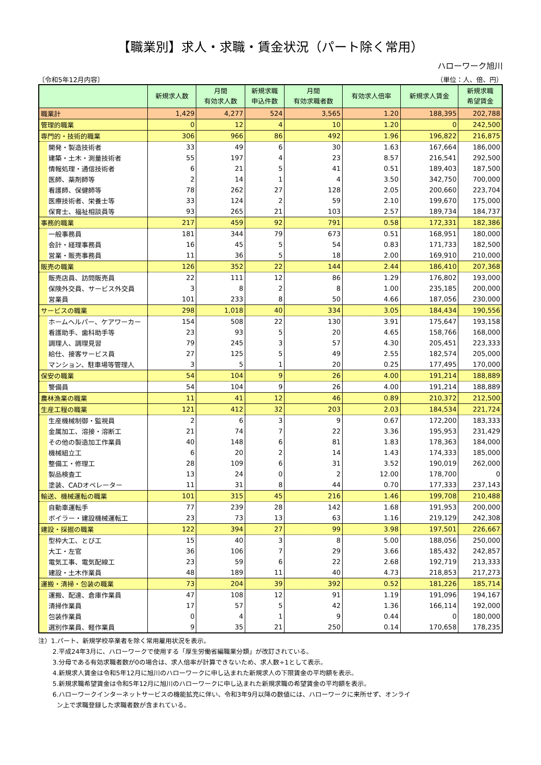【職業別】求人・求職・賃金状況（パート除く常用）
ハローワーク旭川
〔令和5年12月内容〕 （単位：人、倍、円）
| | 新規求人数 | 月間 有効求人数 | 新規求職 申込件数 | 月間 有効求職者数 | 有効求人倍率 | 新規求人賃金 | 新規求職 希望賃金 |
| --- | --- | --- | --- | --- | --- | --- | --- |
| 職業計 | 1,429 | 4,277 | 524 | 3,565 | 1.20 | 188,395 | 202,788 |
| 管理的職業 | 0 | 12 | 4 | 10 | 1.20 | 0 | 242,500 |
| 専門的・技術的職業 | 306 | 966 | 86 | 492 | 1.96 | 196,822 | 216,875 |
| 開発・製造技術者 | 33 | 49 | 6 | 30 | 1.63 | 167,664 | 186,000 |
| 建築・土木・測量技術者 | 55 | 197 | 4 | 23 | 8.57 | 216,541 | 292,500 |
| 情報処理・通信技術者 | 6 | 21 | 5 | 41 | 0.51 | 189,403 | 187,500 |
| 医師、薬剤師等 | 2 | 14 | 1 | 4 | 3.50 | 342,750 | 700,000 |
| 看護師、保健師等 | 78 | 262 | 27 | 128 | 2.05 | 200,660 | 223,704 |
| 医療技術者、栄養士等 | 33 | 124 | 2 | 59 | 2.10 | 199,670 | 175,000 |
| 保育士、福祉相談員等 | 93 | 265 | 21 | 103 | 2.57 | 189,734 | 184,737 |
| 事務的職業 | 217 | 459 | 92 | 791 | 0.58 | 172,331 | 182,386 |
| 一般事務員 | 181 | 344 | 79 | 673 | 0.51 | 168,951 | 180,000 |
| 会計・経理事務員 | 16 | 45 | 5 | 54 | 0.83 | 171,733 | 182,500 |
| 営業・販売事務員 | 11 | 36 | 5 | 18 | 2.00 | 169,910 | 210,000 |
| 販売の職業 | 126 | 352 | 22 | 144 | 2.44 | 186,410 | 207,368 |
| 販売店員、訪問販売員 | 22 | 111 | 12 | 86 | 1.29 | 176,802 | 193,000 |
| 保険外交員、サービス外交員 | 3 | 8 | 2 | 8 | 1.00 | 235,185 | 200,000 |
| 営業員 | 101 | 233 | 8 | 50 | 4.66 | 187,056 | 230,000 |
| サービスの職業 | 298 | 1,018 | 40 | 334 | 3.05 | 184,434 | 190,556 |
| ホームヘルパー、ケアワーカー | 154 | 508 | 22 | 130 | 3.91 | 175,647 | 193,158 |
| 看護助手、歯科助手等 | 23 | 93 | 5 | 20 | 4.65 | 158,766 | 168,000 |
| 調理人、調理見習 | 79 | 245 | 3 | 57 | 4.30 | 205,451 | 223,333 |
| 給仕、接客サービス員 | 27 | 125 | 5 | 49 | 2.55 | 182,574 | 205,000 |
| マンション、駐車場等管理人 | 3 | 5 | 1 | 20 | 0.25 | 177,495 | 170,000 |
| 保安の職業 | 54 | 104 | 9 | 26 | 4.00 | 191,214 | 188,889 |
| 警備員 | 54 | 104 | 9 | 26 | 4.00 | 191,214 | 188,889 |
| 農林漁業の職業 | 11 | 41 | 12 | 46 | 0.89 | 210,372 | 212,500 |
| 生産工程の職業 | 121 | 412 | 32 | 203 | 2.03 | 184,534 | 221,724 |
| 生産機械制御・監視員 | 2 | 6 | 3 | 9 | 0.67 | 172,200 | 183,333 |
| 金属加工、溶接・溶断工 | 21 | 74 | 7 | 22 | 3.36 | 195,953 | 231,429 |
| その他の製造加工作業員 | 40 | 148 | 6 | 81 | 1.83 | 178,363 | 184,000 |
| 機械組立工 | 6 | 20 | 2 | 14 | 1.43 | 174,333 | 185,000 |
| 整備工・修理工 | 28 | 109 | 6 | 31 | 3.52 | 190,019 | 262,000 |
| 製品検査工 | 13 | 24 | 0 | 2 | 12.00 | 178,700 | 0 |
| 塗装、CADオペレーター | 11 | 31 | 8 | 44 | 0.70 | 177,333 | 237,143 |
| 輸送、機械運転の職業 | 101 | 315 | 45 | 216 | 1.46 | 199,708 | 210,488 |
| 自動車運転手 | 77 | 239 | 28 | 142 | 1.68 | 191,953 | 200,000 |
| ボイラー・建設機械運転工 | 23 | 73 | 13 | 63 | 1.16 | 219,129 | 242,308 |
| 建設・採掘の職業 | 122 | 394 | 27 | 99 | 3.98 | 197,501 | 226,667 |
| 型枠大工、とび工 | 15 | 40 | 3 | 8 | 5.00 | 188,056 | 250,000 |
| 大工・左官 | 36 | 106 | 7 | 29 | 3.66 | 185,432 | 242,857 |
| 電気工事、電気配線工 | 23 | 59 | 6 | 22 | 2.68 | 192,719 | 213,333 |
| 建設・土木作業員 | 48 | 189 | 11 | 40 | 4.73 | 218,853 | 217,273 |
| 運搬・清掃・包装の職業 | 73 | 204 | 39 | 392 | 0.52 | 181,226 | 185,714 |
| 運搬、配達、倉庫作業員 | 47 | 108 | 12 | 91 | 1.19 | 191,096 | 194,167 |
| 清掃作業員 | 17 | 57 | 5 | 42 | 1.36 | 166,114 | 192,000 |
| 包装作業員 | 0 | 4 | 1 | 9 | 0.44 | 0 | 180,000 |
| 選別作業員、軽作業員 | 9 | 35 | 21 | 250 | 0.14 | 170,658 | 178,235 |
注）1.パート、新規学校卒業者を除く常用雇用状況を表示。
2.平成24年3月に、ハローワークで使用する「厚生労働省編職業分類」が改訂されている。
3.分母である有効求職者数が0の場合は、求人倍率が計算できないため、求人数÷1として表示。
4.新規求人賃金は令和5年12月に旭川のハローワークに申し込まれた新規求人の下限賃金の平均額を表示。
5.新規求職希望賃金は令和5年12月に旭川のハローワークに申し込まれた新規求職の希望賃金の平均額を表示。
6.ハローワークインターネットサービスの機能拡充に伴い、令和3年9月以降の数値には、ハローワークに来所せず、オンライ
ン上で求職登録した求職者数が含まれている。